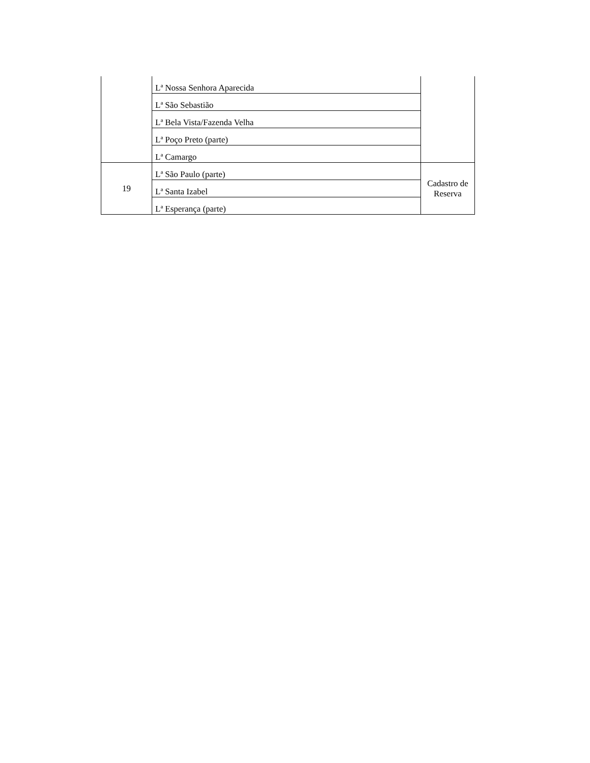| | Lª Nossa Senhora Aparecida | |
| | Lª São Sebastião | |
| | Lª Bela Vista/Fazenda Velha | |
| | Lª Poço Preto (parte) | |
| | Lª Camargo | |
| 19 | Lª São Paulo (parte) | Cadastro de Reserva |
| | Lª Santa Izabel | |
| | Lª Esperança (parte) | |